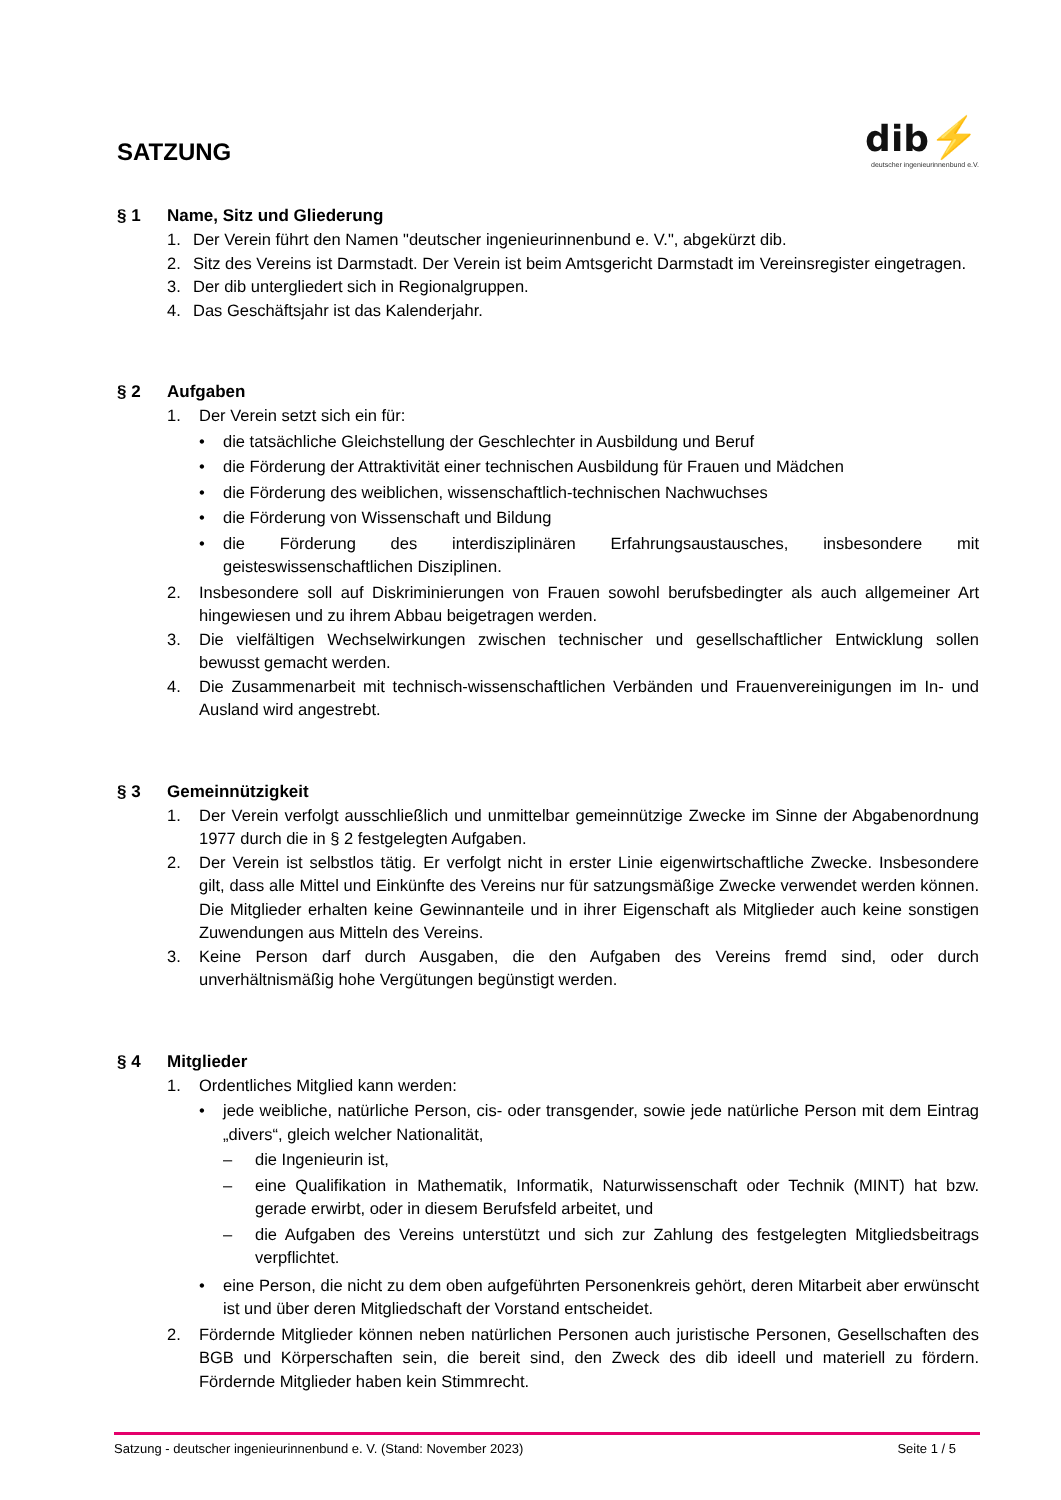SATZUNG
dib⚡
deutscher ingenieurinnenbund e.V.
§ 1 Name, Sitz und Gliederung
1. Der Verein führt den Namen "deutscher ingenieurinnenbund e. V.", abgekürzt dib.
2. Sitz des Vereins ist Darmstadt. Der Verein ist beim Amtsgericht Darmstadt im Vereinsregister eingetragen.
3. Der dib untergliedert sich in Regionalgruppen.
4. Das Geschäftsjahr ist das Kalenderjahr.
§ 2 Aufgaben
1. Der Verein setzt sich ein für:
• die tatsächliche Gleichstellung der Geschlechter in Ausbildung und Beruf
• die Förderung der Attraktivität einer technischen Ausbildung für Frauen und Mädchen
• die Förderung des weiblichen, wissenschaftlich-technischen Nachwuchses
• die Förderung von Wissenschaft und Bildung
• die Förderung des interdisziplinären Erfahrungsaustausches, insbesondere mit geisteswissenschaftlichen Disziplinen.
2. Insbesondere soll auf Diskriminierungen von Frauen sowohl berufsbedingter als auch allgemeiner Art hingewiesen und zu ihrem Abbau beigetragen werden.
3. Die vielfältigen Wechselwirkungen zwischen technischer und gesellschaftlicher Entwicklung sollen bewusst gemacht werden.
4. Die Zusammenarbeit mit technisch-wissenschaftlichen Verbänden und Frauenvereinigungen im In- und Ausland wird angestrebt.
§ 3 Gemeinnützigkeit
1. Der Verein verfolgt ausschließlich und unmittelbar gemeinnützige Zwecke im Sinne der Abgabenordnung 1977 durch die in § 2 festgelegten Aufgaben.
2. Der Verein ist selbstlos tätig. Er verfolgt nicht in erster Linie eigenwirtschaftliche Zwecke. Insbesondere gilt, dass alle Mittel und Einkünfte des Vereins nur für satzungsmäßige Zwecke verwendet werden können. Die Mitglieder erhalten keine Gewinnanteile und in ihrer Eigenschaft als Mitglieder auch keine sonstigen Zuwendungen aus Mitteln des Vereins.
3. Keine Person darf durch Ausgaben, die den Aufgaben des Vereins fremd sind, oder durch unverhältnismäßig hohe Vergütungen begünstigt werden.
§ 4 Mitglieder
1. Ordentliches Mitglied kann werden:
• jede weibliche, natürliche Person, cis- oder transgender, sowie jede natürliche Person mit dem Eintrag „divers“, gleich welcher Nationalität,
– die Ingenieurin ist,
– eine Qualifikation in Mathematik, Informatik, Naturwissenschaft oder Technik (MINT) hat bzw. gerade erwirbt, oder in diesem Berufsfeld arbeitet, und
– die Aufgaben des Vereins unterstützt und sich zur Zahlung des festgelegten Mitgliedsbeitrags verpflichtet.
• eine Person, die nicht zu dem oben aufgeführten Personenkreis gehört, deren Mitarbeit aber erwünscht ist und über deren Mitgliedschaft der Vorstand entscheidet.
2. Fördernde Mitglieder können neben natürlichen Personen auch juristische Personen, Gesellschaften des BGB und Körperschaften sein, die bereit sind, den Zweck des dib ideell und materiell zu fördern. Fördernde Mitglieder haben kein Stimmrecht.
Satzung - deutscher ingenieurinnenbund e. V. (Stand: November 2023) Seite 1 / 5